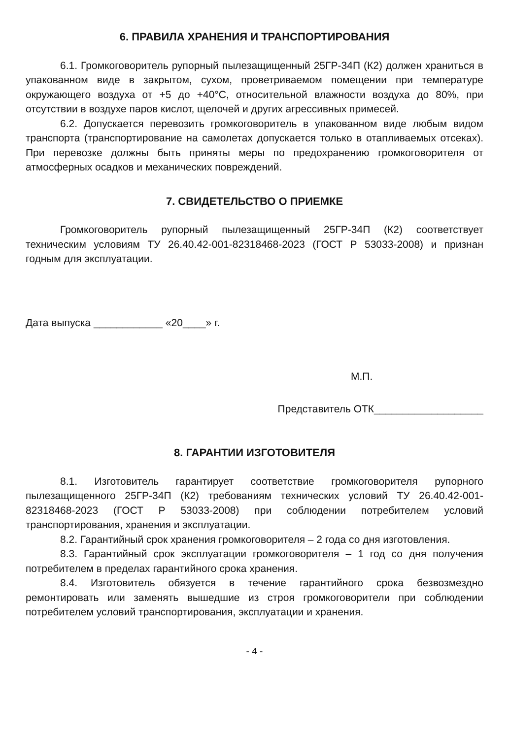6. ПРАВИЛА ХРАНЕНИЯ И ТРАНСПОРТИРОВАНИЯ
6.1. Громкоговоритель рупорный пылезащищенный 25ГР-34П (К2) должен храниться в упакованном виде в закрытом, сухом, проветриваемом помещении при температуре окружающего воздуха от +5 до +40°С, относительной влажности воздуха до 80%, при отсутствии в воздухе паров кислот, щелочей и других агрессивных примесей.
6.2. Допускается перевозить громкоговоритель в упакованном виде любым видом транспорта (транспортирование на самолетах допускается только в отапливаемых отсеках). При перевозке должны быть приняты меры по предохранению громкоговорителя от атмосферных осадков и механических повреждений.
7. СВИДЕТЕЛЬСТВО О ПРИЕМКЕ
Громкоговоритель рупорный пылезащищенный 25ГР-34П (К2) соответствует техническим условиям ТУ 26.40.42-001-82318468-2023 (ГОСТ Р 53033-2008) и признан годным для эксплуатации.
Дата выпуска ____________ «20____» г.
М.П.
Представитель ОТК___________________
8. ГАРАНТИИ ИЗГОТОВИТЕЛЯ
8.1. Изготовитель гарантирует соответствие громкоговорителя рупорного пылезащищенного 25ГР-34П (К2) требованиям технических условий ТУ 26.40.42-001-82318468-2023 (ГОСТ Р 53033-2008) при соблюдении потребителем условий транспортирования, хранения и эксплуатации.
8.2. Гарантийный срок хранения громкоговорителя – 2 года со дня изготовления.
8.3. Гарантийный срок эксплуатации громкоговорителя – 1 год со дня получения потребителем в пределах гарантийного срока хранения.
8.4. Изготовитель обязуется в течение гарантийного срока безвозмездно ремонтировать или заменять вышедшие из строя громкоговорители при соблюдении потребителем условий транспортирования, эксплуатации и хранения.
- 4 -